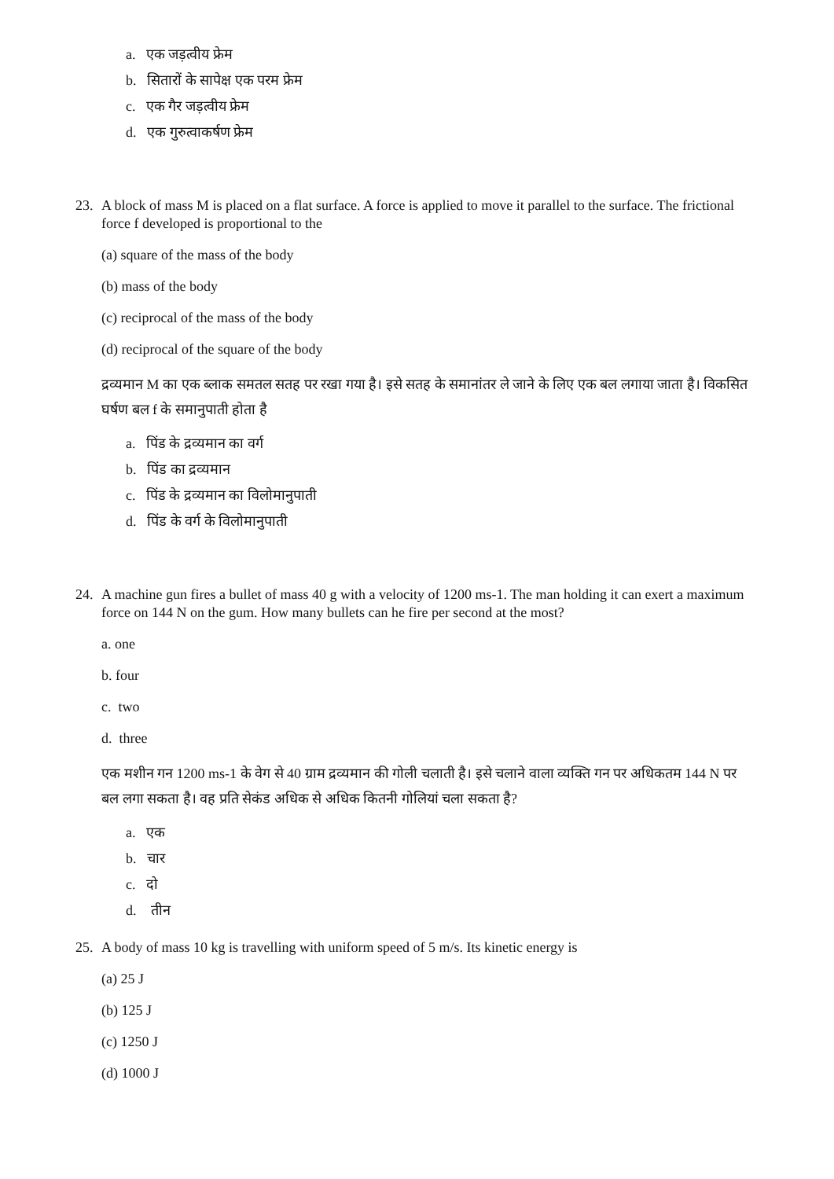a. एक जड़त्वीय फ्रेम
b. सितारों के सापेक्ष एक परम फ्रेम
c. एक गैर जड़त्वीय फ्रेम
d. एक गुरुत्वाकर्षण फ्रेम
23. A block of mass M is placed on a flat surface. A force is applied to move it parallel to the surface. The frictional force f developed is proportional to the
(a) square of the mass of the body
(b) mass of the body
(c) reciprocal of the mass of the body
(d) reciprocal of the square of the body
द्रव्यमान M का एक ब्लाक समतल सतह पर रखा गया है। इसे सतह के समानांतर ले जाने के लिए एक बल लगाया जाता है। विकसित घर्षण बल f के समानुपाती होता है
a. पिंड के द्रव्यमान का वर्ग
b. पिंड का द्रव्यमान
c. पिंड के द्रव्यमान का विलोमानुपाती
d. पिंड के वर्ग के विलोमानुपाती
24. A machine gun fires a bullet of mass 40 g with a velocity of 1200 ms-1. The man holding it can exert a maximum force on 144 N on the gum. How many bullets can he fire per second at the most?
a. one
b. four
c. two
d. three
एक मशीन गन 1200 ms-1 के वेग से 40 ग्राम द्रव्यमान की गोली चलाती है। इसे चलाने वाला व्यक्ति गन पर अधिकतम 144 N पर बल लगा सकता है। वह प्रति सेकंड अधिक से अधिक कितनी गोलियां चला सकता है?
a. एक
b. चार
c. दो
d. तीन
25. A body of mass 10 kg is travelling with uniform speed of 5 m/s. Its kinetic energy is
(a) 25 J
(b) 125 J
(c) 1250 J
(d) 1000 J